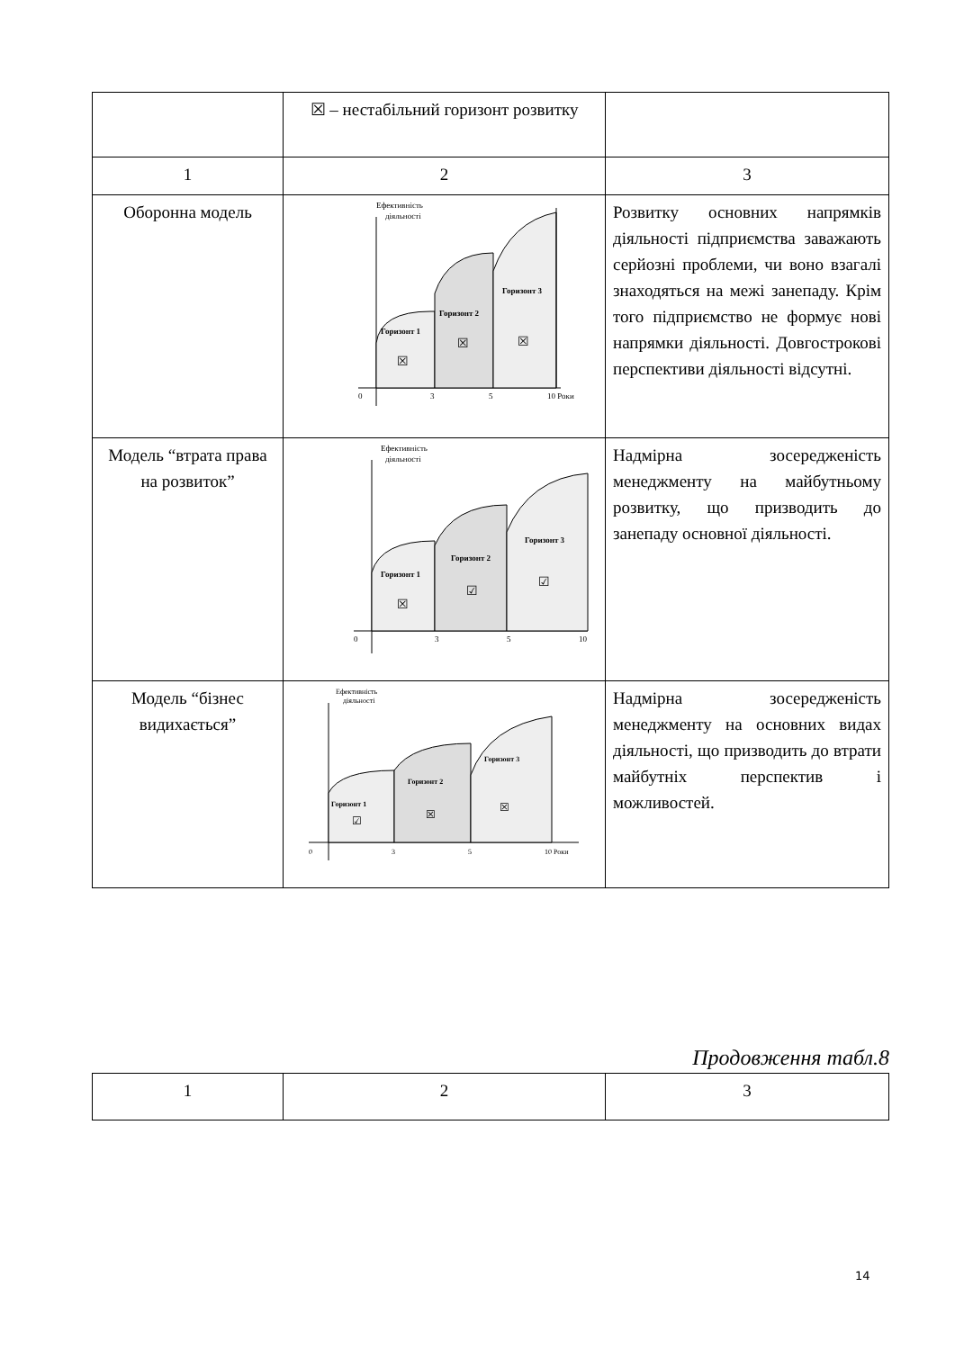| | ☒ – нестабільний горизонт розвитку | |
| 1 | 2 | 3 |
| Оборонна модель | Ефективність діяльності Горизонт 1 Горизонт 2 Горизонт 3 ☒ ☒ ☒ 0 3 5 10 Роки | Розвитку основних напрямків діяльності підприємства заважають серйозні проблеми, чи воно взагалі знаходяться на межі занепаду. Крім того підприємство не формує нові напрямки діяльності. Довгострокові перспективи діяльності відсутні. |
| Модель “втрата права на розвиток” | Ефективність діяльності Горизонт 1 Горизонт 2 Горизонт 3 ☒ ☑ ☑ 0 3 5 10 | Надмірна зосередженість менеджменту на майбутньому розвитку, що призводить до занепаду основної діяльності. |
| Модель “бізнес видихається” | Ефективність діяльності Горизонт 1 Горизонт 2 Горизонт 3 ☑ ☒ ☒ 0 3 5 10 Роки | Надмірна зосередженість менеджменту на основних видах діяльності, що призводить до втрати майбутніх перспектив і можливостей. |
Продовження табл.8
| 1 | 2 | 3 |
14